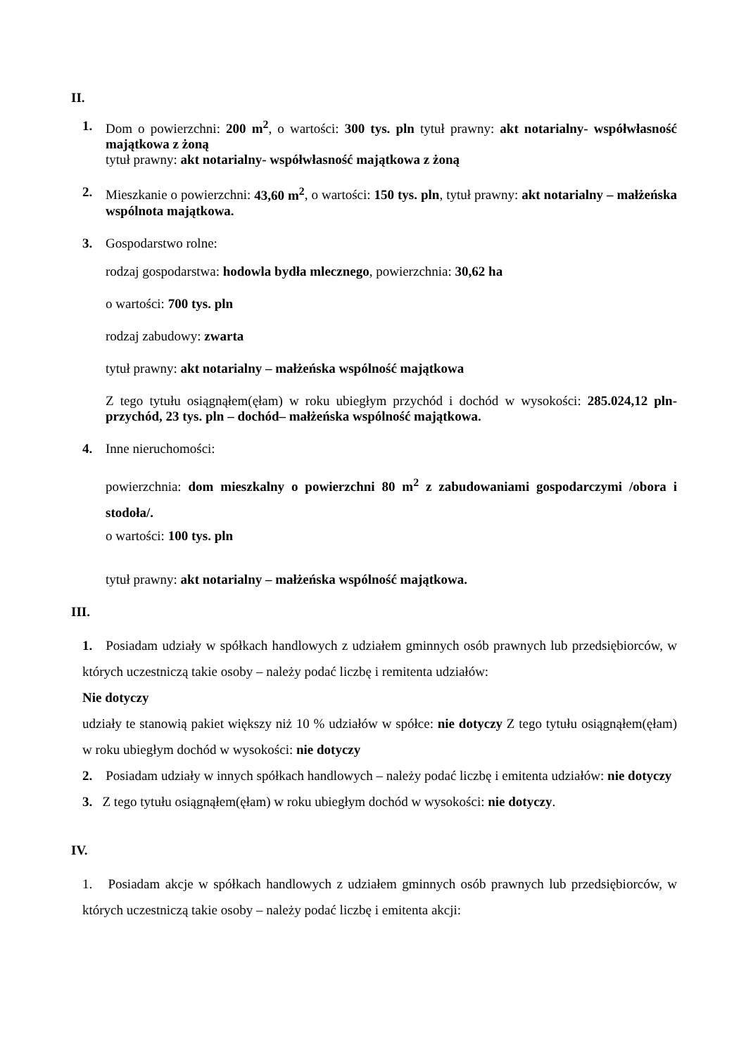II.
1. Dom o powierzchni: 200 m<sup>2</sup>, o wartości: 300 tys. pln tytuł prawny: akt notarialny- współwłasność majątkowa z żoną
tytuł prawny: akt notarialny- współwłasność majątkowa z żoną
2. Mieszkanie o powierzchni: 43,60 m<sup>2</sup>, o wartości: 150 tys. pln, tytuł prawny: akt notarialny – małżeńska wspólnota majątkowa.
3. Gospodarstwo rolne:
rodzaj gospodarstwa: hodowla bydła mlecznego, powierzchnia: 30,62 ha
o wartości: 700 tys. pln
rodzaj zabudowy: zwarta
tytuł prawny: akt notarialny – małżeńska wspólność majątkowa
Z tego tytułu osiągnąłem(ęłam) w roku ubiegłym przychód i dochód w wysokości: 285.024,12 pln- przychód, 23 tys. pln – dochód– małżeńska wspólność majątkowa.
4. Inne nieruchomości:
powierzchnia: dom mieszkalny o powierzchni 80 m<sup>2</sup> z zabudowaniami gospodarczymi /obora i stodoła/.
o wartości: 100 tys. pln
tytuł prawny: akt notarialny – małżeńska wspólność majątkowa.
III.
1. Posiadam udziały w spółkach handlowych z udziałem gminnych osób prawnych lub przedsiębiorców, w których uczestniczą takie osoby – należy podać liczbę i remitenta udziałów:
Nie dotyczy
udziały te stanowią pakiet większy niż 10 % udziałów w spółce: nie dotyczy Z tego tytułu osiągnąłem(ęłam) w roku ubiegłym dochód w wysokości: nie dotyczy
2. Posiadam udziały w innych spółkach handlowych – należy podać liczbę i emitenta udziałów: nie dotyczy
3. Z tego tytułu osiągnąłem(ęłam) w roku ubiegłym dochód w wysokości: nie dotyczy.
IV.
1. Posiadam akcje w spółkach handlowych z udziałem gminnych osób prawnych lub przedsiębiorców, w których uczestniczą takie osoby – należy podać liczbę i emitenta akcji: